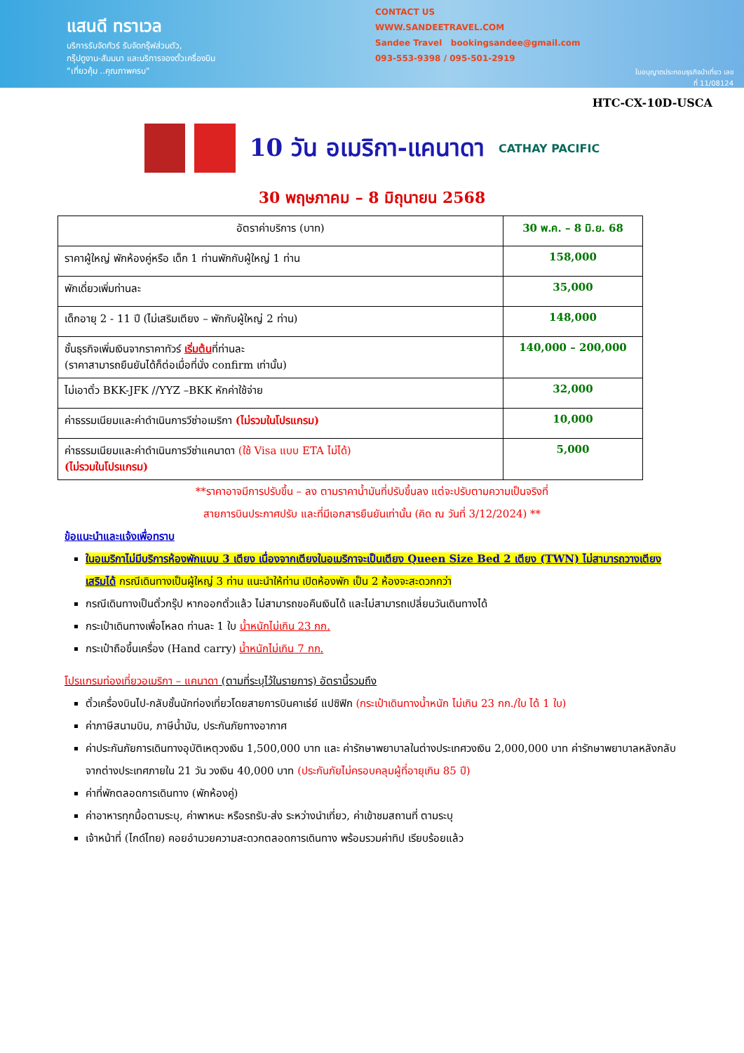แสนดี ทราเวล
บริการรับจัดทัวร์ รับจัดกรุ๊ฟส่วนตัว,
กรุ๊ปดูงาน-สัมมนา และบริการจองตั๋วเครื่องบิน
"เที่ยวคุ้ม ..คุณภาพครบ"
CONTACT US
WWW.SANDEETRAVEL.COM
Sandee Travel bookingsandee@gmail.com
093-553-9398 / 095-501-2919
ใบอนุญาตประกอบธุรกิจนำเที่ยว เลขที่ 11/08124
HTC-CX-10D-USCA
10 วัน อเมริกา-แคนาดา
CATHAY PACIFIC
30 พฤษภาคม – 8 มิถุนายน 2568
| อัตราค่าบริการ (บาท) | 30 พ.ค. – 8 มิ.ย. 68 |
| --- | --- |
| ราคาผู้ใหญ่ พักห้องคู่หรือ เด็ก 1 ท่านพักกับผู้ใหญ่ 1 ท่าน | 158,000 |
| พักเดี่ยวเพิ่มท่านละ | 35,000 |
| เด็กอายุ 2 - 11 ปี (ไม่เสริมเตียง – พักกับผู้ใหญ่ 2 ท่าน) | 148,000 |
| ชั้นธุรกิจเพิ่มเงินจากราคาทัวร์ เริ่มต้น ที่ท่านละ (ราคาสามารถยืนยันได้ก็ต่อเมื่อที่นั่ง confirm เท่านั้น) | 140,000 – 200,000 |
| ไม่เอาตั๋ว BKK-JFK //YYZ –BKK หักค่าใช้จ่าย | 32,000 |
| ค่าธรรมเนียมและค่าดำเนินการวีซ่าอเมริกา (ไม่รวมในโปรแกรม) | 10,000 |
| ค่าธรรมเนียมและค่าดำเนินการวีซ่าแคนาดา (ใช้ Visa แบบ ETA ไม่ได้) (ไม่รวมในโปรแกรม) | 5,000 |
**ราคาอาจมีการปรับขึ้น – ลง ตามราคาน้ำมันที่ปรับขึ้นลง แต่จะปรับตามความเป็นจริงที่
สายการบินประกาศปรับ และที่มีเอกสารยืนยันเท่านั้น (คิด ณ วันที่ 3/12/2024) **
ข้อแนะนำและแจ้งเพื่อทราบ
ในอเมริกาไม่มีบริการห้องพักแบบ 3 เตียง เนื่องจากเตียงในอเมริกาจะเป็นเตียง Queen Size Bed 2 เตียง (TWN) ไม่สามารถวางเตียงเสริมได้ กรณีเดินทางเป็นผู้ใหญ่ 3 ท่าน แนะนำให้ท่าน เปิดห้องพัก เป็น 2 ห้องจะสะดวกกว่า
กรณีเดินทางเป็นตั๋วกรุ๊ป หากออกตั๋วแล้ว ไม่สามารถขอคืนเงินได้ และไม่สามารถเปลี่ยนวันเดินทางได้
กระเป๋าเดินทางเพื่อโหลด ท่านละ 1 ใบ น้ำหนักไม่เกิน 23 กก.
กระเป๋าถือขึ้นเครื่อง (Hand carry) น้ำหนักไม่เกิน 7 กก.
โปรแกรมท่องเที่ยวอเมริกา – แคนาดา (ตามที่ระบุไว้ในรายการ) อัตรานี้รวมถึง
ตั๋วเครื่องบินไป-กลับชั้นนักท่องเที่ยวโดยสายการบินคาเธ่ย์ แปซิฟิก (กระเป๋าเดินทางน้ำหนัก ไม่เกิน 23 กก./ใบ ได้ 1 ใบ)
ค่าภาษีสนามบิน, ภาษีน้ำมัน, ประกันภัยทางอากาศ
ค่าประกันภัยการเดินทางอุบัติเหตุวงเงิน 1,500,000 บาท และ ค่ารักษาพยาบาลในต่างประเทศวงเงิน 2,000,000 บาท ค่ารักษาพยาบาลหลังกลับจากต่างประเทศภายใน 21 วัน วงเงิน 40,000 บาท (ประกันภัยไม่ครอบคลุมผู้ที่อายุเกิน 85 ปี)
ค่าที่พักตลอดการเดินทาง (พักห้องคู่)
ค่าอาหารทุกมื้อตามระบุ, ค่าพาหนะ หรือรถรับ-ส่ง ระหว่างนำเที่ยว, ค่าเข้าชมสถานที่ ตามระบุ
เจ้าหน้าที่ (ไกด์ไทย) คอยอำนวยความสะดวกตลอดการเดินทาง พร้อมรวมค่าทิป เรียบร้อยแล้ว